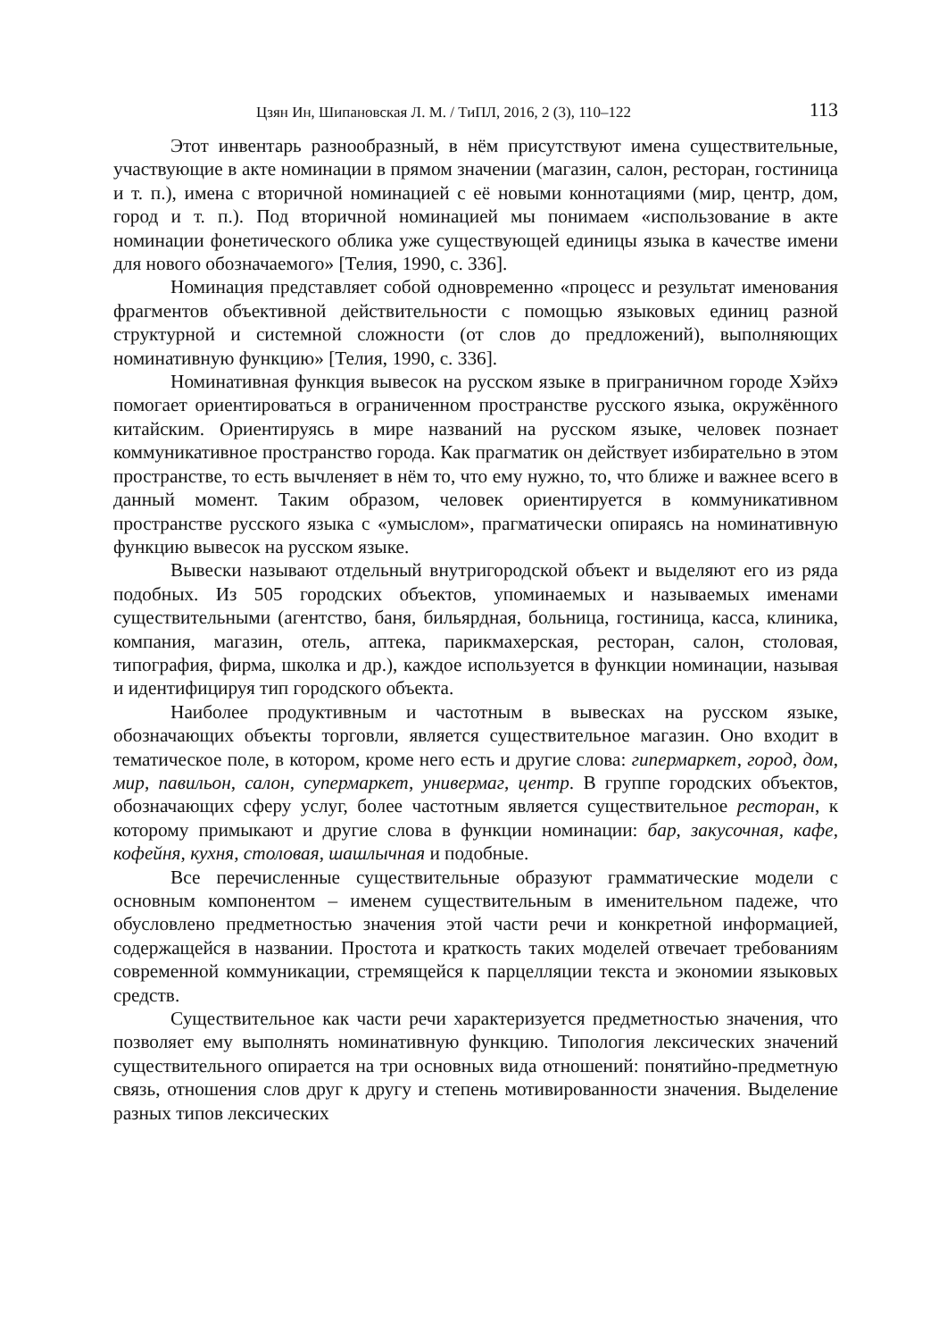Цзян Ин, Шипановская Л. М. / ТиПЛ, 2016, 2 (3), 110–122 113
Этот инвентарь разнообразный, в нём присутствуют имена существительные, участвующие в акте номинации в прямом значении (магазин, салон, ресторан, гостиница и т. п.), имена с вторичной номинацией с её новыми коннотациями (мир, центр, дом, город и т. п.). Под вторичной номинацией мы понимаем «использование в акте номинации фонетического облика уже существующей единицы языка в качестве имени для нового обозначаемого» [Телия, 1990, с. 336].
Номинация представляет собой одновременно «процесс и результат именования фрагментов объективной действительности с помощью языковых единиц разной структурной и системной сложности (от слов до предложений), выполняющих номинативную функцию» [Телия, 1990, с. 336].
Номинативная функция вывесок на русском языке в приграничном городе Хэйхэ помогает ориентироваться в ограниченном пространстве русского языка, окружённого китайским. Ориентируясь в мире названий на русском языке, человек познает коммуникативное пространство города. Как прагматик он действует избирательно в этом пространстве, то есть вычленяет в нём то, что ему нужно, то, что ближе и важнее всего в данный момент. Таким образом, человек ориентируется в коммуникативном пространстве русского языка с «умыслом», прагматически опираясь на номинативную функцию вывесок на русском языке.
Вывески называют отдельный внутригородской объект и выделяют его из ряда подобных. Из 505 городских объектов, упоминаемых и называемых именами существительными (агентство, баня, бильярдная, больница, гостиница, касса, клиника, компания, магазин, отель, аптека, парикмахерская, ресторан, салон, столовая, типография, фирма, школка и др.), каждое используется в функции номинации, называя и идентифицируя тип городского объекта.
Наиболее продуктивным и частотным в вывесках на русском языке, обозначающих объекты торговли, является существительное магазин. Оно входит в тематическое поле, в котором, кроме него есть и другие слова: гипермаркет, город, дом, мир, павильон, салон, супермаркет, универмаг, центр. В группе городских объектов, обозначающих сферу услуг, более частотным является существительное ресторан, к которому примыкают и другие слова в функции номинации: бар, закусочная, кафе, кофейня, кухня, столовая, шашлычная и подобные.
Все перечисленные существительные образуют грамматические модели с основным компонентом – именем существительным в именительном падеже, что обусловлено предметностью значения этой части речи и конкретной информацией, содержащейся в названии. Простота и краткость таких моделей отвечает требованиям современной коммуникации, стремящейся к парцелляции текста и экономии языковых средств.
Существительное как части речи характеризуется предметностью значения, что позволяет ему выполнять номинативную функцию. Типология лексических значений существительного опирается на три основных вида отношений: понятийно-предметную связь, отношения слов друг к другу и степень мотивированности значения. Выделение разных типов лексических